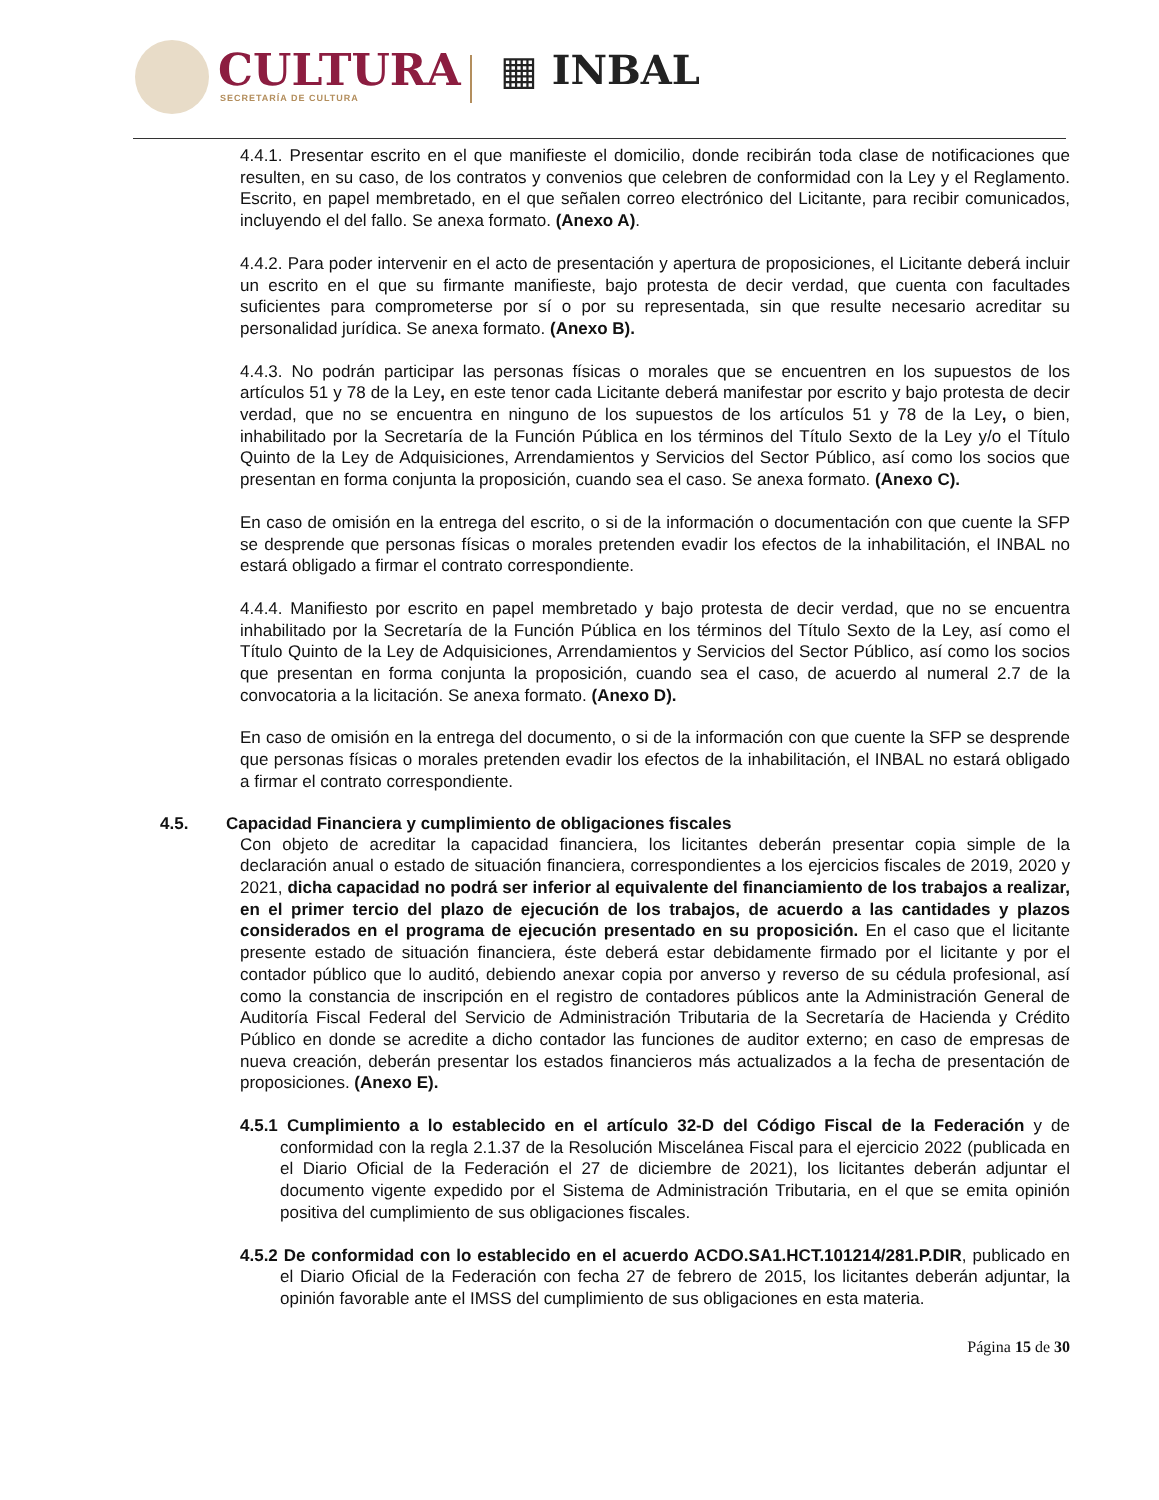CULTURA
SECRETARÍA DE CULTURA
▦ INBAL
4.4.1. Presentar escrito en el que manifieste el domicilio, donde recibirán toda clase de notificaciones que resulten, en su caso, de los contratos y convenios que celebren de conformidad con la Ley y el Reglamento. Escrito, en papel membretado, en el que señalen correo electrónico del Licitante, para recibir comunicados, incluyendo el del fallo. Se anexa formato. (Anexo A).
4.4.2. Para poder intervenir en el acto de presentación y apertura de proposiciones, el Licitante deberá incluir un escrito en el que su firmante manifieste, bajo protesta de decir verdad, que cuenta con facultades suficientes para comprometerse por sí o por su representada, sin que resulte necesario acreditar su personalidad jurídica. Se anexa formato. (Anexo B).
4.4.3. No podrán participar las personas físicas o morales que se encuentren en los supuestos de los artículos 51 y 78 de la Ley, en este tenor cada Licitante deberá manifestar por escrito y bajo protesta de decir verdad, que no se encuentra en ninguno de los supuestos de los artículos 51 y 78 de la Ley, o bien, inhabilitado por la Secretaría de la Función Pública en los términos del Título Sexto de la Ley y/o el Título Quinto de la Ley de Adquisiciones, Arrendamientos y Servicios del Sector Público, así como los socios que presentan en forma conjunta la proposición, cuando sea el caso. Se anexa formato. (Anexo C).
En caso de omisión en la entrega del escrito, o si de la información o documentación con que cuente la SFP se desprende que personas físicas o morales pretenden evadir los efectos de la inhabilitación, el INBAL no estará obligado a firmar el contrato correspondiente.
4.4.4. Manifiesto por escrito en papel membretado y bajo protesta de decir verdad, que no se encuentra inhabilitado por la Secretaría de la Función Pública en los términos del Título Sexto de la Ley, así como el Título Quinto de la Ley de Adquisiciones, Arrendamientos y Servicios del Sector Público, así como los socios que presentan en forma conjunta la proposición, cuando sea el caso, de acuerdo al numeral 2.7 de la convocatoria a la licitación. Se anexa formato. (Anexo D).
En caso de omisión en la entrega del documento, o si de la información con que cuente la SFP se desprende que personas físicas o morales pretenden evadir los efectos de la inhabilitación, el INBAL no estará obligado a firmar el contrato correspondiente.
4.5. Capacidad Financiera y cumplimiento de obligaciones fiscales
Con objeto de acreditar la capacidad financiera, los licitantes deberán presentar copia simple de la declaración anual o estado de situación financiera, correspondientes a los ejercicios fiscales de 2019, 2020 y 2021, dicha capacidad no podrá ser inferior al equivalente del financiamiento de los trabajos a realizar, en el primer tercio del plazo de ejecución de los trabajos, de acuerdo a las cantidades y plazos considerados en el programa de ejecución presentado en su proposición. En el caso que el licitante presente estado de situación financiera, éste deberá estar debidamente firmado por el licitante y por el contador público que lo auditó, debiendo anexar copia por anverso y reverso de su cédula profesional, así como la constancia de inscripción en el registro de contadores públicos ante la Administración General de Auditoría Fiscal Federal del Servicio de Administración Tributaria de la Secretaría de Hacienda y Crédito Público en donde se acredite a dicho contador las funciones de auditor externo; en caso de empresas de nueva creación, deberán presentar los estados financieros más actualizados a la fecha de presentación de proposiciones. (Anexo E).
4.5.1 Cumplimiento a lo establecido en el artículo 32-D del Código Fiscal de la Federación y de conformidad con la regla 2.1.37 de la Resolución Miscelánea Fiscal para el ejercicio 2022 (publicada en el Diario Oficial de la Federación el 27 de diciembre de 2021), los licitantes deberán adjuntar el documento vigente expedido por el Sistema de Administración Tributaria, en el que se emita opinión positiva del cumplimiento de sus obligaciones fiscales.
4.5.2 De conformidad con lo establecido en el acuerdo ACDO.SA1.HCT.101214/281.P.DIR, publicado en el Diario Oficial de la Federación con fecha 27 de febrero de 2015, los licitantes deberán adjuntar, la opinión favorable ante el IMSS del cumplimiento de sus obligaciones en esta materia.
Página 15 de 30